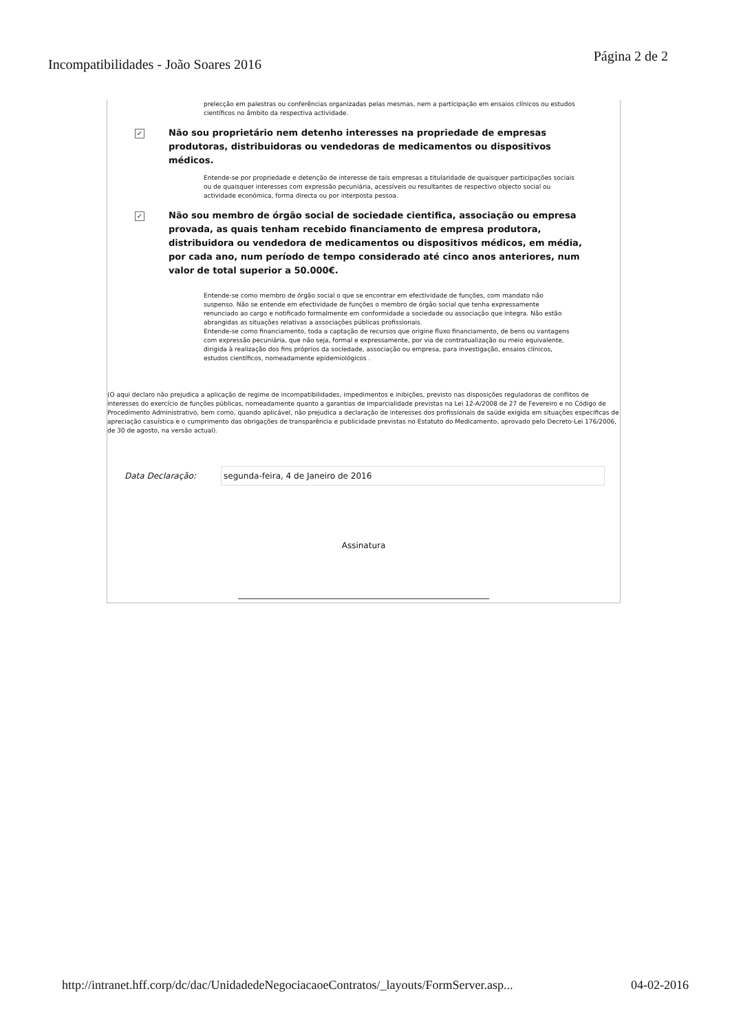Incompatibilidades - João Soares 2016
Página 2 de 2
prelecção em palestras ou conferências organizadas pelas mesmas, nem a participação em ensaios clínicos ou estudos científicos no âmbito da respectiva actividade.
✓
Não sou proprietário nem detenho interesses na propriedade de empresas produtoras, distribuidoras ou vendedoras de medicamentos ou dispositivos médicos.
Entende-se por propriedade e detenção de interesse de tais empresas a titularidade de quaisquer participações sociais ou de quaisquer interesses com expressão pecuniária, acessíveis ou resultantes de respectivo objecto social ou actividade económica, forma directa ou por interposta pessoa.
✓
Não sou membro de órgão social de sociedade cientifica, associação ou empresa provada, as quais tenham recebido financiamento de empresa produtora, distribuidora ou vendedora de medicamentos ou dispositivos médicos, em média, por cada ano, num período de tempo considerado até cinco anos anteriores, num valor de total superior a 50.000€.
Entende-se como membro de órgão social o que se encontrar em efectividade de funções, com mandato não suspenso. Não se entende em efectividade de funções o membro de órgão social que tenha expressamente renunciado ao cargo e notificado formalmente em conformidade a sociedade ou associação que integra. Não estão abrangidas as situações relativas a associações públicas profissionais.
Entende-se como financiamento, toda a captação de recursos que origine fluxo financiamento, de bens ou vantagens com expressão pecuniária, que não seja, formal e expressamente, por via de contratualização ou meio equivalente, dirigida à realização dos fins próprios da sociedade, associação ou empresa, para investigação, ensaios clínicos, estudos científicos, nomeadamente epidemiológicos .
(O aqui declaro não prejudica a aplicação de regime de incompatibilidades, impedimentos e inibições, previsto nas disposições reguladoras de conflitos de interesses do exercício de funções públicas, nomeadamente quanto a garantias de imparcialidade previstas na Lei 12-A/2008 de 27 de Fevereiro e no Código de Procedimento Administrativo, bem como, quando aplicável, não prejudica a declaração de interesses dos profissionais de saúde exigida em situações especificas de apreciação casuística e o cumprimento das obrigações de transparência e publicidade previstas no Estatuto do Medicamento, aprovado pelo Decreto-Lei 176/2006, de 30 de agosto, na versão actual).
Data Declaração:
segunda-feira, 4 de Janeiro de 2016
Assinatura
http://intranet.hff.corp/dc/dac/UnidadedeNegociacaoeContratos/_layouts/FormServer.asp... 04-02-2016